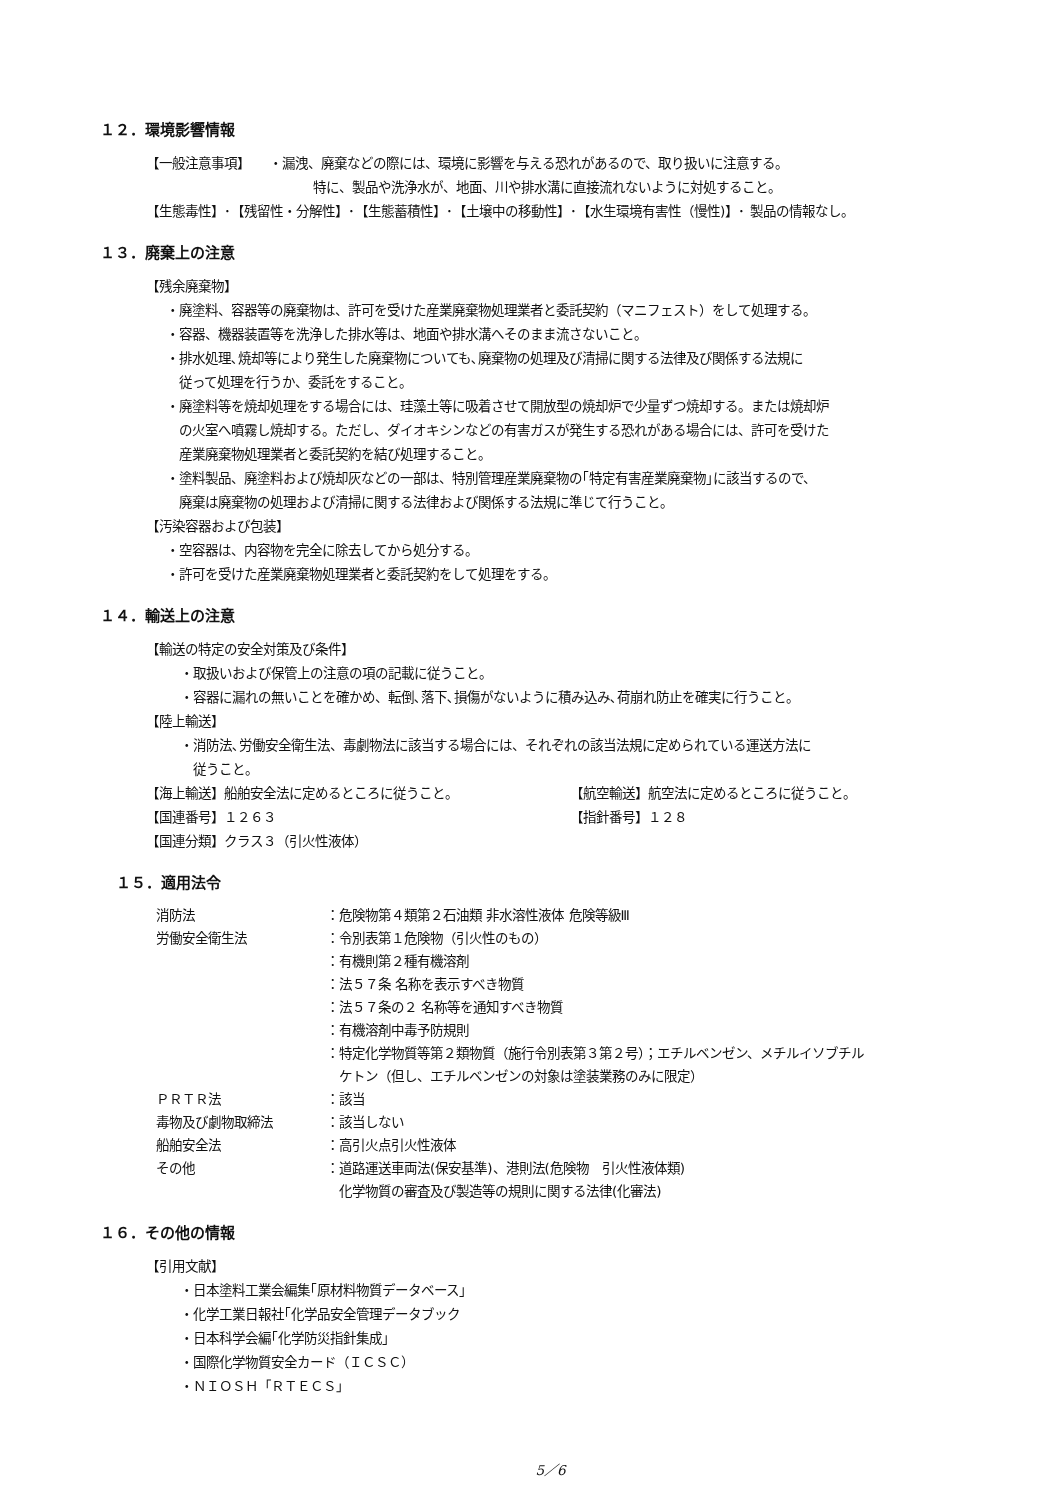１２．環境影響情報
【一般注意事項】　　・漏洩、廃棄などの際には、環境に影響を与える恐れがあるので、取り扱いに注意する。
特に、製品や洗浄水が、地面、川や排水溝に直接流れないように対処すること。
【生態毒性】･【残留性・分解性】･【生態蓄積性】･【土壌中の移動性】･【水生環境有害性（慢性)】･ 製品の情報なし。
１３．廃棄上の注意
【残余廃棄物】
・廃塗料、容器等の廃棄物は、許可を受けた産業廃棄物処理業者と委託契約（マニフェスト）をして処理する。
・容器、機器装置等を洗浄した排水等は、地面や排水溝へそのまま流さないこと。
・排水処理､焼却等により発生した廃棄物についても､廃棄物の処理及び清掃に関する法律及び関係する法規に
　従って処理を行うか、委託をすること。
・廃塗料等を焼却処理をする場合には、珪藻土等に吸着させて開放型の焼却炉で少量ずつ焼却する。または焼却炉
　の火室へ噴霧し焼却する。ただし、ダイオキシンなどの有害ガスが発生する恐れがある場合には、許可を受けた
　産業廃棄物処理業者と委託契約を結び処理すること。
・塗料製品、廃塗料および焼却灰などの一部は、特別管理産業廃棄物の｢特定有害産業廃棄物｣に該当するので、
　廃棄は廃棄物の処理および清掃に関する法律および関係する法規に準じて行うこと。
【汚染容器および包装】
・空容器は、内容物を完全に除去してから処分する。
・許可を受けた産業廃棄物処理業者と委託契約をして処理をする。
１４．輸送上の注意
【輸送の特定の安全対策及び条件】
・取扱いおよび保管上の注意の項の記載に従うこと。
・容器に漏れの無いことを確かめ、転倒､落下､損傷がないように積み込み､荷崩れ防止を確実に行うこと。
【陸上輸送】
・消防法､労働安全衛生法、毒劇物法に該当する場合には、それぞれの該当法規に定められている運送方法に
　従うこと。
【海上輸送】船舶安全法に定めるところに従うこと。 【航空輸送】航空法に定めるところに従うこと。
【国連番号】１２６３ 【指針番号】１２８
【国連分類】クラス３（引火性液体）
１５．適用法令
| 消防法 | ：危険物第４類第２石油類 非水溶性液体 危険等級Ⅲ |
| 労働安全衛生法 | ：令別表第１危険物（引火性のもの） |
| | ：有機則第２種有機溶剤 |
| | ：法５７条 名称を表示すべき物質 |
| | ：法５７条の２ 名称等を通知すべき物質 |
| | ：有機溶剤中毒予防規則 |
| | ：特定化学物質等第２類物質（施行令別表第３第２号）；エチルベンゼン、メチルイソブチル ケトン（但し、エチルベンゼンの対象は塗装業務のみに限定） |
| ＰＲＴＲ法 | ：該当 |
| 毒物及び劇物取締法 | ：該当しない |
| 船舶安全法 | ：高引火点引火性液体 |
| その他 | ：道路運送車両法(保安基準)、港則法(危険物 引火性液体類) 化学物質の審査及び製造等の規則に関する法律(化審法) |
１６．その他の情報
【引用文献】
・日本塗料工業会編集｢原材料物質データベース」
・化学工業日報社｢化学品安全管理データブック
・日本科学会編｢化学防災指針集成｣
・国際化学物質安全カード（ＩＣＳＣ）
・ＮＩＯＳＨ「ＲＴＥＣＳ」
5／6